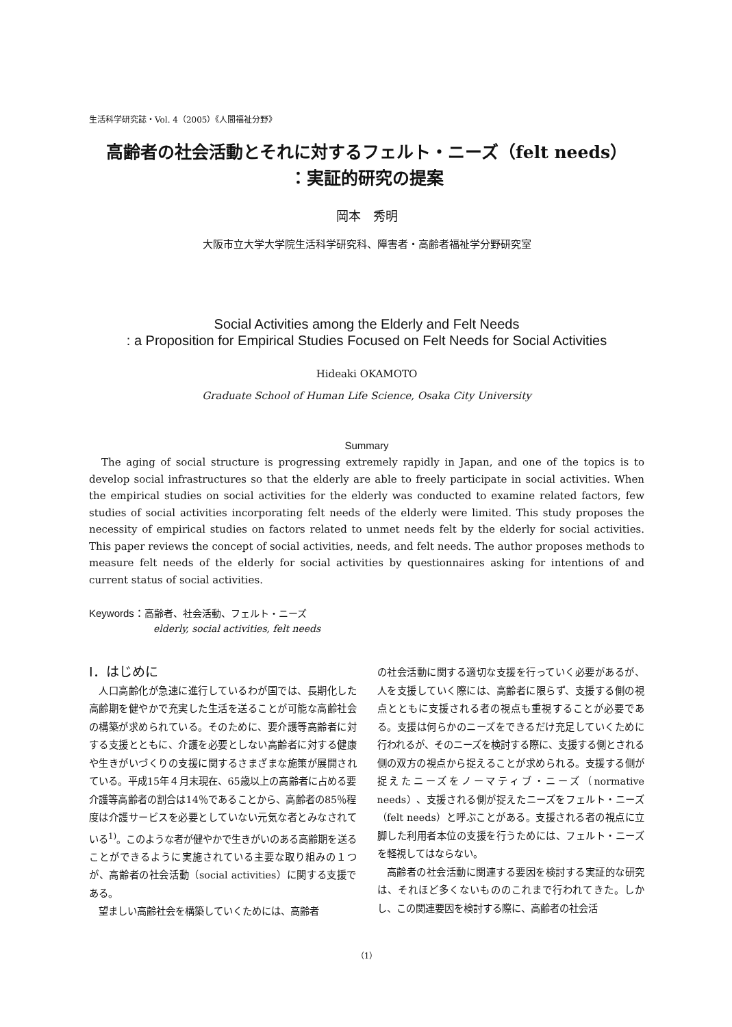生活科学研究誌・Vol. 4（2005）《人間福祉分野》
高齢者の社会活動とそれに対するフェルト・ニーズ（felt needs）
：実証的研究の提案
岡本　秀明
大阪市立大学大学院生活科学研究科、障害者・高齢者福祉学分野研究室
Social Activities among the Elderly and Felt Needs
: a Proposition for Empirical Studies Focused on Felt Needs for Social Activities
Hideaki OKAMOTO
Graduate School of Human Life Science, Osaka City University
Summary
The aging of social structure is progressing extremely rapidly in Japan, and one of the topics is to develop social infrastructures so that the elderly are able to freely participate in social activities. When the empirical studies on social activities for the elderly was conducted to examine related factors, few studies of social activities incorporating felt needs of the elderly were limited. This study proposes the necessity of empirical studies on factors related to unmet needs felt by the elderly for social activities. This paper reviews the concept of social activities, needs, and felt needs. The author proposes methods to measure felt needs of the elderly for social activities by questionnaires asking for intentions of and current status of social activities.
Keywords：高齢者、社会活動、フェルト・ニーズ
elderly, social activities, felt needs
Ⅰ．はじめに
人口高齢化が急速に進行しているわが国では、長期化した高齢期を健やかで充実した生活を送ることが可能な高齢社会の構築が求められている。そのために、要介護等高齢者に対する支援とともに、介護を必要としない高齢者に対する健康や生きがいづくりの支援に関するさまざまな施策が展開されている。平成15年４月末現在、65歳以上の高齢者に占める要介護等高齢者の割合は14％であることから、高齢者の85％程度は介護サービスを必要としていない元気な者とみなされている<sup>1)</sup>。このような者が健やかで生きがいのある高齢期を送ることができるように実施されている主要な取り組みの１つが、高齢者の社会活動（social activities）に関する支援である。
望ましい高齢社会を構築していくためには、高齢者
の社会活動に関する適切な支援を行っていく必要があるが、人を支援していく際には、高齢者に限らず、支援する側の視点とともに支援される者の視点も重視することが必要である。支援は何らかのニーズをできるだけ充足していくために行われるが、そのニーズを検討する際に、支援する側とされる側の双方の視点から捉えることが求められる。支援する側が捉えたニーズをノーマティブ・ニーズ（normative needs）、支援される側が捉えたニーズをフェルト・ニーズ（felt needs）と呼ぶことがある。支援される者の視点に立脚した利用者本位の支援を行うためには、フェルト・ニーズを軽視してはならない。
高齢者の社会活動に関連する要因を検討する実証的な研究は、それほど多くないもののこれまで行われてきた。しかし、この関連要因を検討する際に、高齢者の社会活
（1）